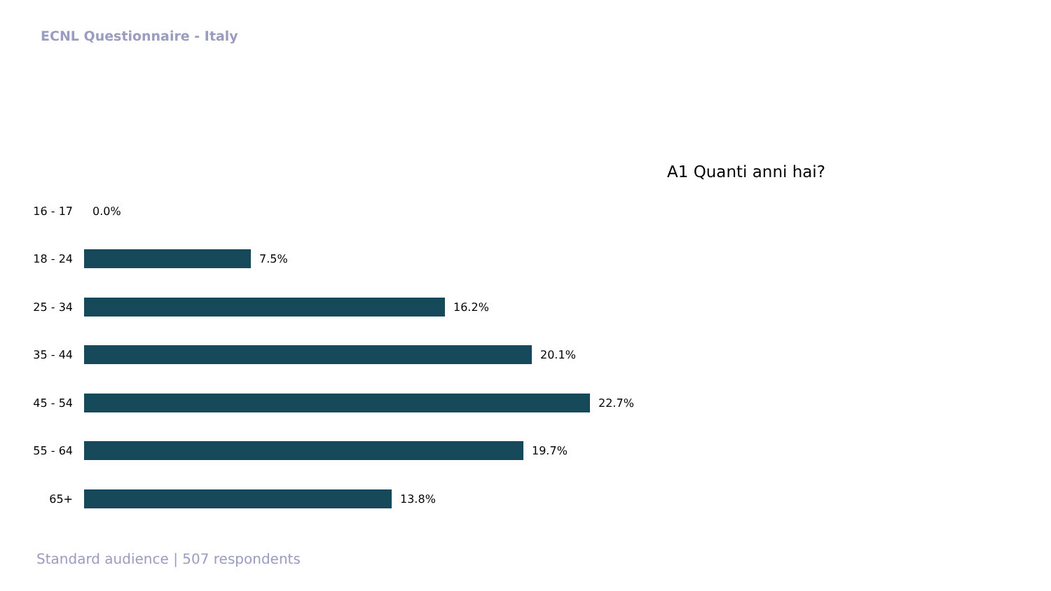ECNL Questionnaire - Italy
A1 Quanti anni hai?
16 - 17
0.0%
18 - 24
7.5%
25 - 34
16.2%
35 - 44
20.1%
45 - 54
22.7%
55 - 64
19.7%
65+ 13.8%
Standard audience | 507 respondents